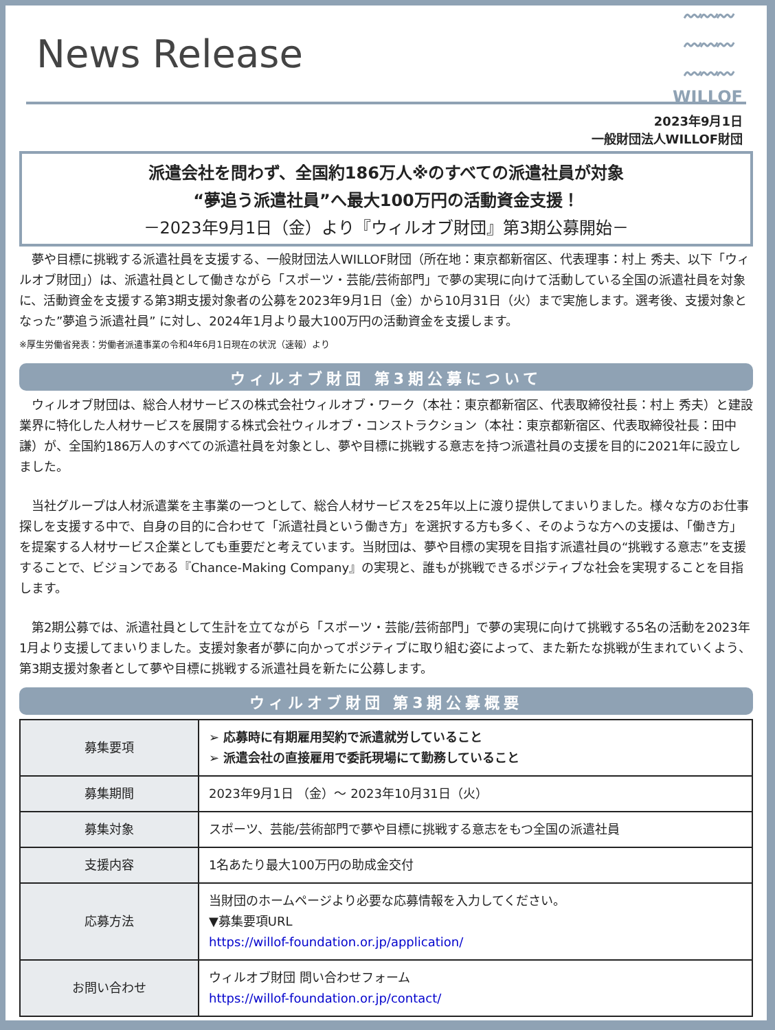News Release
〰〰〰
〰〰〰
〰〰〰
WILLOF
2023年9月1日
一般財団法人WILLOF財団
派遣会社を問わず、全国約186万人※のすべての派遣社員が対象
“夢追う派遣社員”へ最大100万円の活動資金支援！
－2023年9月1日（金）より『ウィルオブ財団』第3期公募開始－
　夢や目標に挑戦する派遣社員を支援する、一般財団法人WILLOF財団（所在地：東京都新宿区、代表理事：村上 秀夫、以下「ウィルオブ財団」）は、派遣社員として働きながら「スポーツ・芸能/芸術部門」で夢の実現に向けて活動している全国の派遣社員を対象に、活動資金を支援する第3期支援対象者の公募を2023年9月1日（金）から10月31日（火）まで実施します。選考後、支援対象となった”夢追う派遣社員” に対し、2024年1月より最大100万円の活動資金を支援します。
※厚生労働省発表：労働者派遣事業の令和4年6月1日現在の状況（速報）より
ウィルオブ財団 第3期公募について
　ウィルオブ財団は、総合人材サービスの株式会社ウィルオブ・ワーク（本社：東京都新宿区、代表取締役社長：村上 秀夫）と建設業界に特化した人材サービスを展開する株式会社ウィルオブ・コンストラクション（本社：東京都新宿区、代表取締役社長：田中 謙）が、全国約186万人のすべての派遣社員を対象とし、夢や目標に挑戦する意志を持つ派遣社員の支援を目的に2021年に設立しました。
　当社グループは人材派遣業を主事業の一つとして、総合人材サービスを25年以上に渡り提供してまいりました。様々な方のお仕事探しを支援する中で、自身の目的に合わせて「派遣社員という働き方」を選択する方も多く、そのような方への支援は、「働き方」を提案する人材サービス企業としても重要だと考えています。当財団は、夢や目標の実現を目指す派遣社員の“挑戦する意志”を支援することで、ビジョンである『Chance-Making Company』の実現と、誰もが挑戦できるポジティブな社会を実現することを目指します。
　第2期公募では、派遣社員として生計を立てながら「スポーツ・芸能/芸術部門」で夢の実現に向けて挑戦する5名の活動を2023年1月より支援してまいりました。支援対象者が夢に向かってポジティブに取り組む姿によって、また新たな挑戦が生まれていくよう、第3期支援対象者として夢や目標に挑戦する派遣社員を新たに公募します。
ウィルオブ財団 第3期公募概要
| 募集要項 | ➢ 応募時に有期雇用契約で派遣就労していること ➢ 派遣会社の直接雇用で委託現場にて勤務していること |
| 募集期間 | 2023年9月1日 （金）～ 2023年10月31日（火） |
| 募集対象 | スポーツ、芸能/芸術部門で夢や目標に挑戦する意志をもつ全国の派遣社員 |
| 支援内容 | 1名あたり最大100万円の助成金交付 |
| 応募方法 | 当財団のホームページより必要な応募情報を入力してください。 ▼募集要項URL https://willof-foundation.or.jp/application/ |
| お問い合わせ | ウィルオブ財団 問い合わせフォーム https://willof-foundation.or.jp/contact/ |